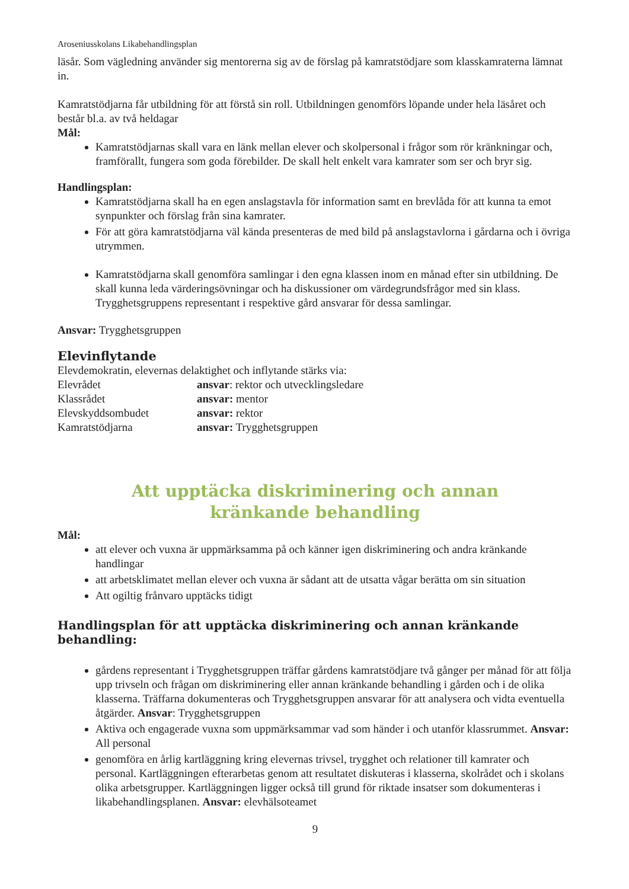Aroseniusskolans Likabehandlingsplan
läsår. Som vägledning använder sig mentorerna sig av de förslag på kamratstödjare som klasskamraterna lämnat in.
Kamratstödjarna får utbildning för att förstå sin roll. Utbildningen genomförs löpande under hela läsåret och består bl.a. av två heldagar
Mål:
Kamratstödjarnas skall vara en länk mellan elever och skolpersonal i frågor som rör kränkningar och, framförallt, fungera som goda förebilder. De skall helt enkelt vara kamrater som ser och bryr sig.
Handlingsplan:
Kamratstödjarna skall ha en egen anslagstavla för information samt en brevlåda för att kunna ta emot synpunkter och förslag från sina kamrater.
För att göra kamratstödjarna väl kända presenteras de med bild på anslagstavlorna i gårdarna och i övriga utrymmen.
Kamratstödjarna skall genomföra samlingar i den egna klassen inom en månad efter sin utbildning. De skall kunna leda värderingsövningar och ha diskussioner om värdegrundsfrågor med sin klass. Trygghetsgruppens representant i respektive gård ansvarar för dessa samlingar.
Ansvar: Trygghetsgruppen
Elevinflytande
Elevdemokratin, elevernas delaktighet och inflytande stärks via:
Elevrådet ansvar: rektor och utvecklingsledare
Klassrådet ansvar: mentor
Elevskyddsombudet ansvar: rektor
Kamratstödjarna ansvar: Trygghetsgruppen
Att upptäcka diskriminering och annan
kränkande behandling
Mål:
att elever och vuxna är uppmärksamma på och känner igen diskriminering och andra kränkande handlingar
att arbetsklimatet mellan elever och vuxna är sådant att de utsatta vågar berätta om sin situation
Att ogiltig frånvaro upptäcks tidigt
Handlingsplan för att upptäcka diskriminering och annan kränkande behandling:
gårdens representant i Trygghetsgruppen träffar gårdens kamratstödjare två gånger per månad för att följa upp trivseln och frågan om diskriminering eller annan kränkande behandling i gården och i de olika klasserna. Träffarna dokumenteras och Trygghetsgruppen ansvarar för att analysera och vidta eventuella åtgärder. Ansvar: Trygghetsgruppen
Aktiva och engagerade vuxna som uppmärksammar vad som händer i och utanför klassrummet. Ansvar: All personal
genomföra en årlig kartläggning kring elevernas trivsel, trygghet och relationer till kamrater och personal. Kartläggningen efterarbetas genom att resultatet diskuteras i klasserna, skolrådet och i skolans olika arbetsgrupper. Kartläggningen ligger också till grund för riktade insatser som dokumenteras i likabehandlingsplanen. Ansvar: elevhälsoteamet
9